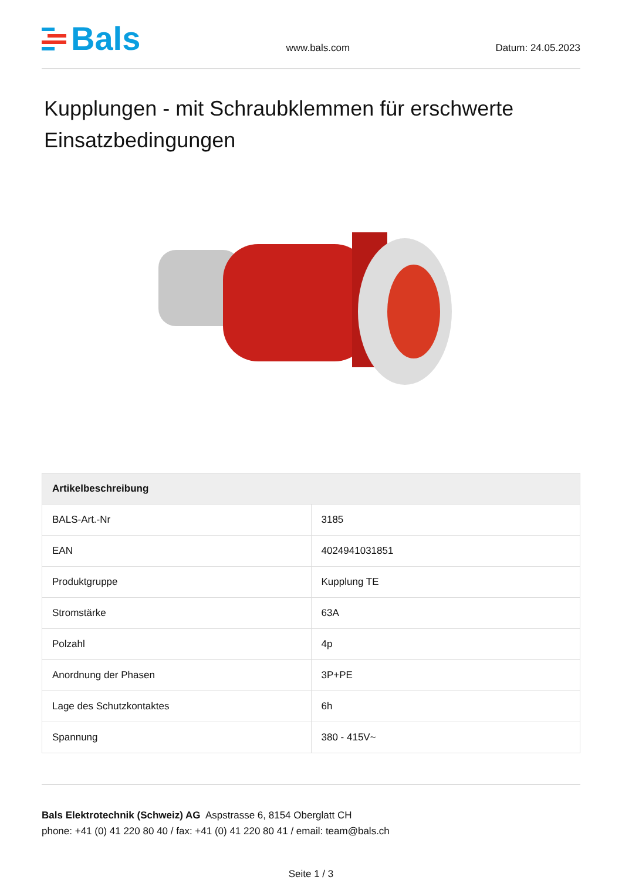Bals
www.bals.com
Datum: 24.05.2023
Kupplungen - mit Schraubklemmen für erschwerte Einsatzbedingungen
| Artikelbeschreibung | |
| --- | --- |
| BALS-Art.-Nr | 3185 |
| EAN | 4024941031851 |
| Produktgruppe | Kupplung TE |
| Stromstärke | 63A |
| Polzahl | 4p |
| Anordnung der Phasen | 3P+PE |
| Lage des Schutzkontaktes | 6h |
| Spannung | 380 - 415V~ |
Bals Elektrotechnik (Schweiz) AG Aspstrasse 6, 8154 Oberglatt CH
phone: +41 (0) 41 220 80 40 / fax: +41 (0) 41 220 80 41 / email: team@bals.ch
Seite 1 / 3